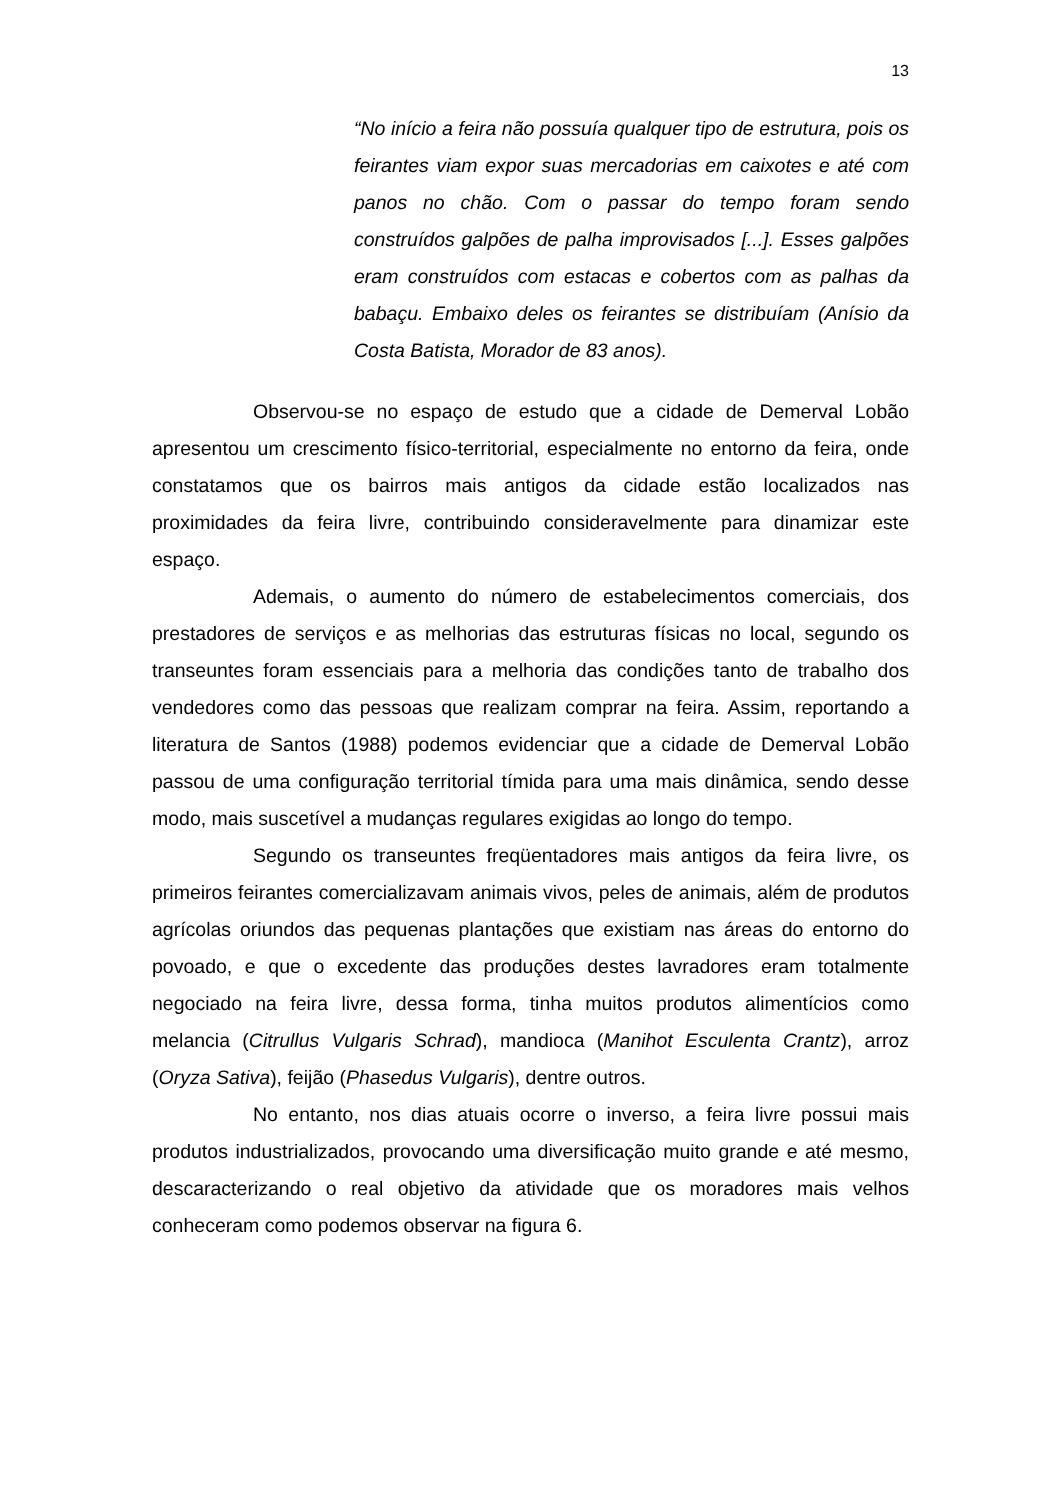13
“No início a feira não possuía qualquer tipo de estrutura, pois os feirantes viam expor suas mercadorias em caixotes e até com panos no chão. Com o passar do tempo foram sendo construídos galpões de palha improvisados [...]. Esses galpões eram construídos com estacas e cobertos com as palhas da babaçu. Embaixo deles os feirantes se distribuíam (Anísio da Costa Batista, Morador de 83 anos).
Observou-se no espaço de estudo que a cidade de Demerval Lobão apresentou um crescimento físico-territorial, especialmente no entorno da feira, onde constatamos que os bairros mais antigos da cidade estão localizados nas proximidades da feira livre, contribuindo consideravelmente para dinamizar este espaço.
Ademais, o aumento do número de estabelecimentos comerciais, dos prestadores de serviços e as melhorias das estruturas físicas no local, segundo os transeuntes foram essenciais para a melhoria das condições tanto de trabalho dos vendedores como das pessoas que realizam comprar na feira. Assim, reportando a literatura de Santos (1988) podemos evidenciar que a cidade de Demerval Lobão passou de uma configuração territorial tímida para uma mais dinâmica, sendo desse modo, mais suscetível a mudanças regulares exigidas ao longo do tempo.
Segundo os transeuntes freqüentadores mais antigos da feira livre, os primeiros feirantes comercializavam animais vivos, peles de animais, além de produtos agrícolas oriundos das pequenas plantações que existiam nas áreas do entorno do povoado, e que o excedente das produções destes lavradores eram totalmente negociado na feira livre, dessa forma, tinha muitos produtos alimentícios como melancia (Citrullus Vulgaris Schrad), mandioca (Manihot Esculenta Crantz), arroz (Oryza Sativa), feijão (Phasedus Vulgaris), dentre outros.
No entanto, nos dias atuais ocorre o inverso, a feira livre possui mais produtos industrializados, provocando uma diversificação muito grande e até mesmo, descaracterizando o real objetivo da atividade que os moradores mais velhos conheceram como podemos observar na figura 6.